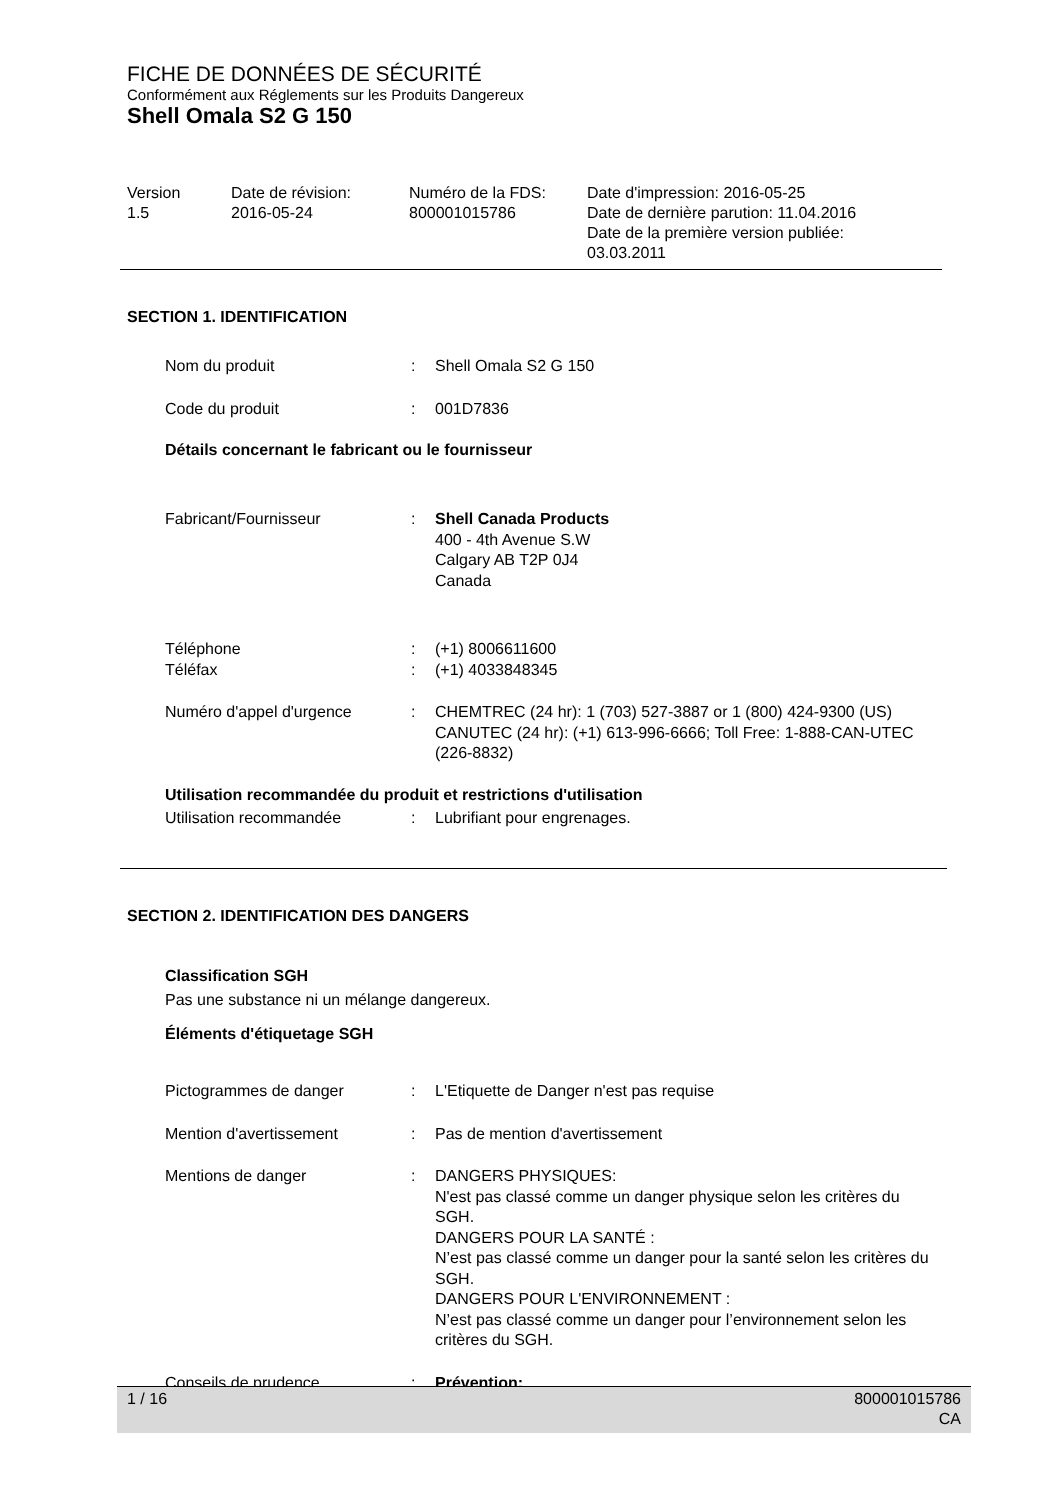FICHE DE DONNÉES DE SÉCURITÉ
Conformément aux Réglements sur les Produits Dangereux
Shell Omala S2 G 150
Version
1.5
Date de révision:
2016-05-24
Numéro de la FDS:
800001015786
Date d'impression: 2016-05-25
Date de dernière parution: 11.04.2016
Date de la première version publiée:
03.03.2011
SECTION 1. IDENTIFICATION
Nom du produit : Shell Omala S2 G 150
Code du produit : 001D7836
Détails concernant le fabricant ou le fournisseur
Fabricant/Fournisseur : Shell Canada Products
400 - 4th Avenue S.W
Calgary AB T2P 0J4
Canada
Téléphone
Téléfax
:
:
(+1) 8006611600
(+1) 4033848345
Numéro d'appel d'urgence : CHEMTREC (24 hr): 1 (703) 527-3887 or 1 (800) 424-9300 (US)
CANUTEC (24 hr): (+1) 613-996-6666; Toll Free: 1-888-CAN-UTEC (226-8832)
Utilisation recommandée du produit et restrictions d'utilisation
Utilisation recommandée : Lubrifiant pour engrenages.
SECTION 2. IDENTIFICATION DES DANGERS
Classification SGH
Pas une substance ni un mélange dangereux.
Éléments d'étiquetage SGH
Pictogrammes de danger : L'Etiquette de Danger n'est pas requise
Mention d'avertissement : Pas de mention d'avertissement
Mentions de danger : DANGERS PHYSIQUES:
N'est pas classé comme un danger physique selon les critères du SGH.
DANGERS POUR LA SANTÉ :
N’est pas classé comme un danger pour la santé selon les critères du SGH.
DANGERS POUR L'ENVIRONNEMENT :
N’est pas classé comme un danger pour l’environnement selon les critères du SGH.
Conseils de prudence : Prévention:
1 / 16 800001015786
CA